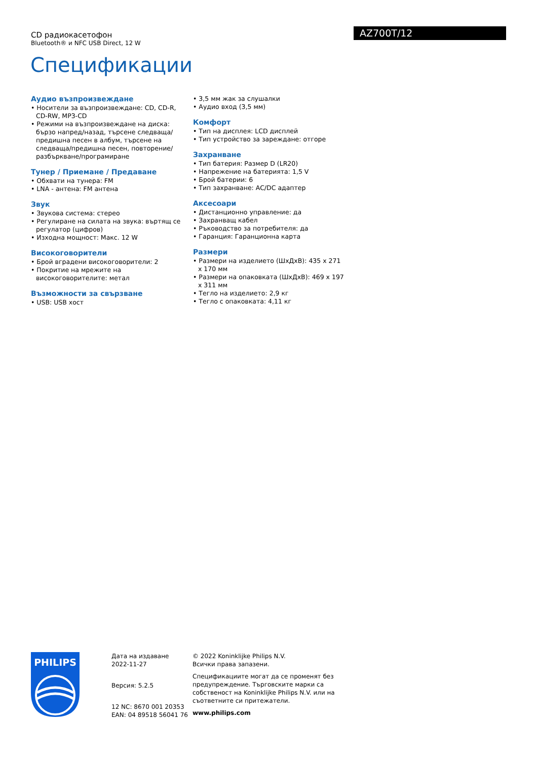CD радиокасетофон
Bluetooth® и NFC USB Direct, 12 W
AZ700T/12
Спецификации
Аудио възпроизвеждане
• Носители за възпроизвеждане: CD, CD-R, CD-RW, MP3-CD
• Режими на възпроизвеждане на диска: бързо напред/назад, търсене следваща/предишна песен в албум, търсене на следваща/предишна песен, повторение/разбъркване/програмиране
Тунер / Приемане / Предаване
• Обхвати на тунера: FM
• LNA - антена: FM антена
Звук
• Звукова система: стерео
• Регулиране на силата на звука: въртящ се регулатор (цифров)
• Изходна мощност: Макс. 12 W
Високоговорители
• Брой вградени високоговорители: 2
• Покритие на мрежите на високоговорителите: метал
Възможности за свързване
• USB: USB хост
• 3,5 мм жак за слушалки
• Аудио вход (3,5 мм)
Комфорт
• Тип на дисплея: LCD дисплей
• Тип устройство за зареждане: отгоре
Захранване
• Тип батерия: Размер D (LR20)
• Напрежение на батерията: 1,5 V
• Брой батерии: 6
• Тип захранване: AC/DC адаптер
Аксесоари
• Дистанционно управление: да
• Захранващ кабел
• Ръководство за потребителя: да
• Гаранция: Гаранционна карта
Размери
• Размери на изделието (ШxДxВ): 435 x 271 x 170 мм
• Размери на опаковката (ШxДxВ): 469 x 197 x 311 мм
• Тегло на изделието: 2,9 кг
• Тегло с опаковката: 4,11 кг
PHILIPS
Дата на издаване
2022-11-27
Версия: 5.2.5
12 NC: 8670 001 20353
EAN: 04 89518 56041 76
© 2022 Koninklijke Philips N.V.
Всички права запазени.
Спецификациите могат да се променят без предупреждение. Търговските марки са собственост на Koninklijke Philips N.V. или на съответните си притежатели.
www.philips.com